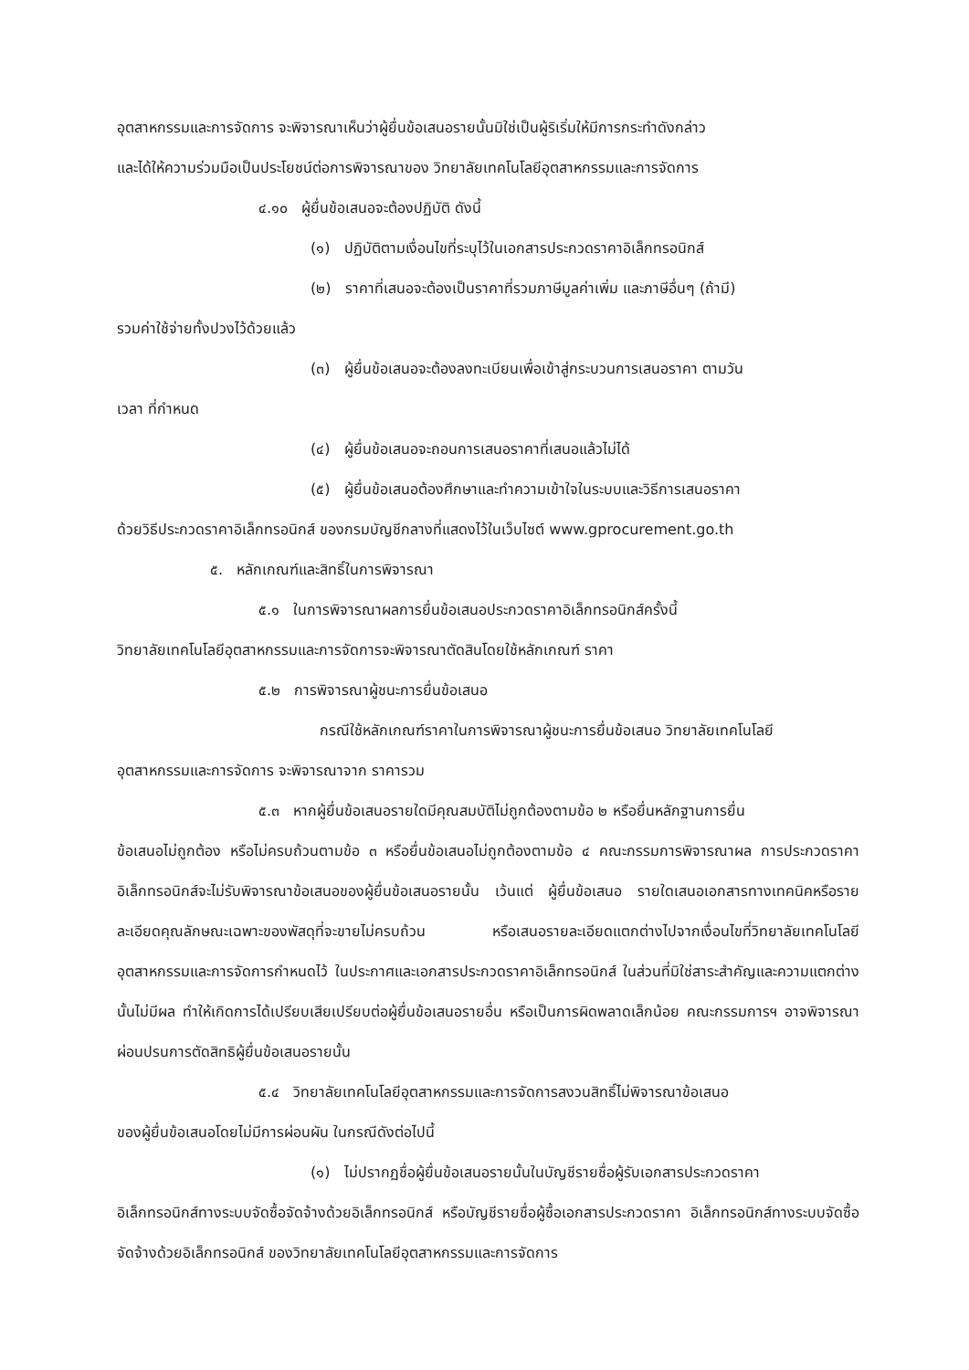อุตสาหกรรมและการจัดการ จะพิจารณาเห็นว่าผู้ยื่นข้อเสนอรายนั้นมิใช่เป็นผู้ริเริ่มให้มีการกระทำดังกล่าว
และได้ให้ความร่วมมือเป็นประโยชน์ต่อการพิจารณาของ วิทยาลัยเทคโนโลยีอุตสาหกรรมและการจัดการ
๔.๑๐ ผู้ยื่นข้อเสนอจะต้องปฏิบัติ ดังนี้
(๑) ปฏิบัติตามเงื่อนไขที่ระบุไว้ในเอกสารประกวดราคาอิเล็กทรอนิกส์
(๒) ราคาที่เสนอจะต้องเป็นราคาที่รวมภาษีมูลค่าเพิ่ม และภาษีอื่นๆ (ถ้ามี)
รวมค่าใช้จ่ายทั้งปวงไว้ด้วยแล้ว
(๓) ผู้ยื่นข้อเสนอจะต้องลงทะเบียนเพื่อเข้าสู่กระบวนการเสนอราคา ตามวัน
เวลา ที่กำหนด
(๔) ผู้ยื่นข้อเสนอจะถอนการเสนอราคาที่เสนอแล้วไม่ได้
(๕) ผู้ยื่นข้อเสนอต้องศึกษาและทำความเข้าใจในระบบและวิธีการเสนอราคา
ด้วยวิธีประกวดราคาอิเล็กทรอนิกส์ ของกรมบัญชีกลางที่แสดงไว้ในเว็บไซต์ www.gprocurement.go.th
๕. หลักเกณฑ์และสิทธิ์ในการพิจารณา
๕.๑ ในการพิจารณาผลการยื่นข้อเสนอประกวดราคาอิเล็กทรอนิกส์ครั้งนี้
วิทยาลัยเทคโนโลยีอุตสาหกรรมและการจัดการจะพิจารณาตัดสินโดยใช้หลักเกณฑ์ ราคา
๕.๒ การพิจารณาผู้ชนะการยื่นข้อเสนอ
กรณีใช้หลักเกณฑ์ราคาในการพิจารณาผู้ชนะการยื่นข้อเสนอ วิทยาลัยเทคโนโลยี
อุตสาหกรรมและการจัดการ จะพิจารณาจาก ราคารวม
๕.๓ หากผู้ยื่นข้อเสนอรายใดมีคุณสมบัติไม่ถูกต้องตามข้อ ๒ หรือยื่นหลักฐานการยื่น
ข้อเสนอไม่ถูกต้อง หรือไม่ครบถ้วนตามข้อ ๓ หรือยื่นข้อเสนอไม่ถูกต้องตามข้อ ๔ คณะกรรมการพิจารณาผล การประกวดราคาอิเล็กทรอนิกส์จะไม่รับพิจารณาข้อเสนอของผู้ยื่นข้อเสนอรายนั้น เว้นแต่ ผู้ยื่นข้อเสนอ รายใดเสนอเอกสารทางเทคนิคหรือรายละเอียดคุณลักษณะเฉพาะของพัสดุที่จะขายไม่ครบถ้วน หรือเสนอรายละเอียดแตกต่างไปจากเงื่อนไขที่วิทยาลัยเทคโนโลยีอุตสาหกรรมและการจัดการกำหนดไว้ ในประกาศและเอกสารประกวดราคาอิเล็กทรอนิกส์ ในส่วนที่มิใช่สาระสำคัญและความแตกต่างนั้นไม่มีผล ทำให้เกิดการได้เปรียบเสียเปรียบต่อผู้ยื่นข้อเสนอรายอื่น หรือเป็นการผิดพลาดเล็กน้อย คณะกรรมการฯ อาจพิจารณาผ่อนปรนการตัดสิทธิผู้ยื่นข้อเสนอรายนั้น
๕.๔ วิทยาลัยเทคโนโลยีอุตสาหกรรมและการจัดการสงวนสิทธิ์ไม่พิจารณาข้อเสนอ
ของผู้ยื่นข้อเสนอโดยไม่มีการผ่อนผัน ในกรณีดังต่อไปนี้
(๑) ไม่ปรากฏชื่อผู้ยื่นข้อเสนอรายนั้นในบัญชีรายชื่อผู้รับเอกสารประกวดราคา
อิเล็กทรอนิกส์ทางระบบจัดซื้อจัดจ้างด้วยอิเล็กทรอนิกส์ หรือบัญชีรายชื่อผู้ซื้อเอกสารประกวดราคา อิเล็กทรอนิกส์ทางระบบจัดซื้อจัดจ้างด้วยอิเล็กทรอนิกส์ ของวิทยาลัยเทคโนโลยีอุตสาหกรรมและการจัดการ